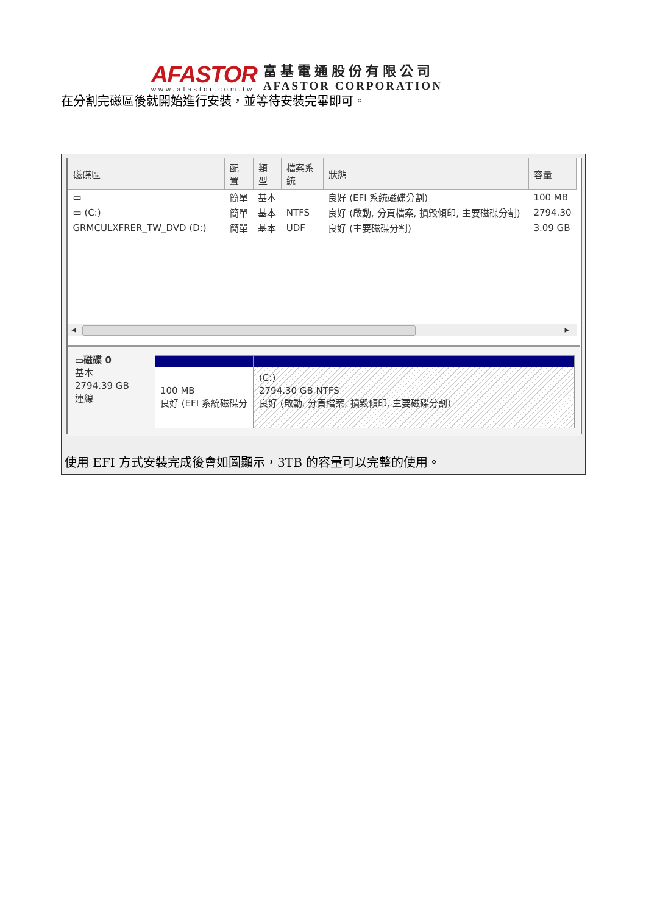AFASTOR
www.afastor.com.tw
富基電通股份有限公司
AFASTOR CORPORATION
在分割完磁區後就開始進行安裝，並等待安裝完畢即可。
| 磁碟區 | 配置 | 類型 | 檔案系統 | 狀態 | 容量 |
| --- | --- | --- | --- | --- | --- |
| ▭ | 簡單 | 基本 | | 良好 (EFI 系統磁碟分割) | 100 MB |
| ▭ (C:) | 簡單 | 基本 | NTFS | 良好 (啟動, 分頁檔案, 損毀傾印, 主要磁碟分割) | 2794.30 |
| GRMCULXFRER_TW_DVD (D:) | 簡單 | 基本 | UDF | 良好 (主要磁碟分割) | 3.09 GB |
◂ ▸
▭磁碟 0
基本
2794.39 GB
連線
100 MB
良好 (EFI 系統磁碟分
(C:)
2794.30 GB NTFS
良好 (啟動, 分頁檔案, 損毀傾印, 主要磁碟分割)
使用 EFI 方式安裝完成後會如圖顯示，3TB 的容量可以完整的使用。